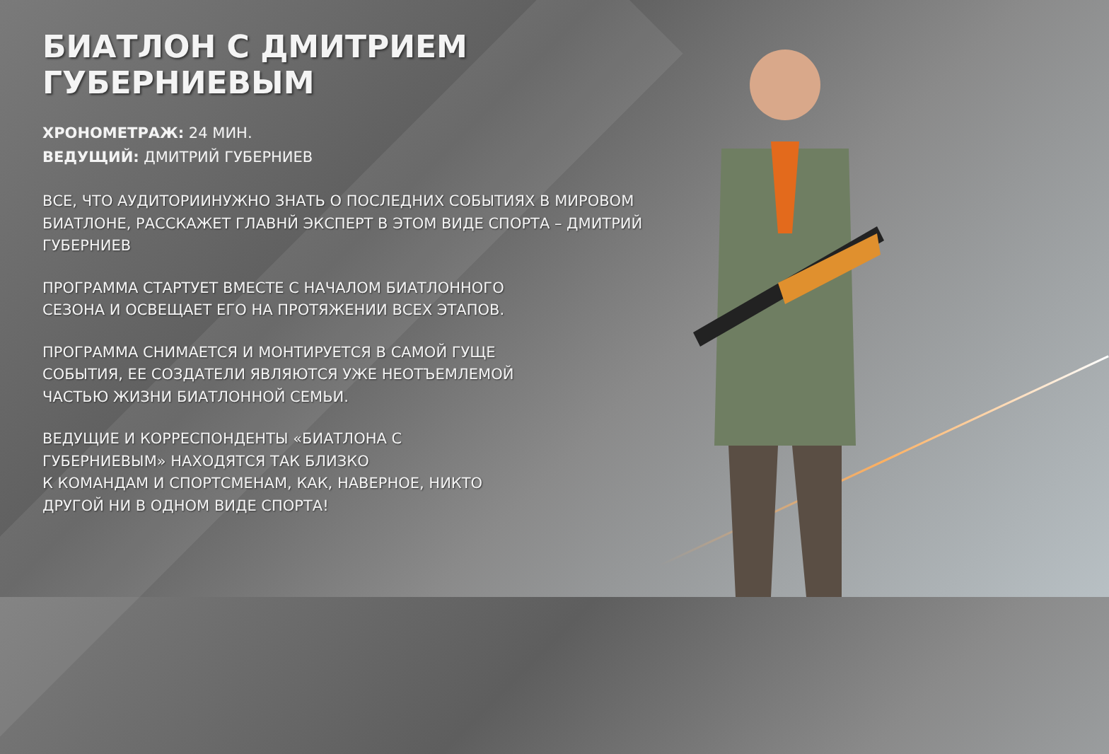БИАТЛОН С ДМИТРИЕМ ГУБЕРНИЕВЫМ
ХРОНОМЕТРАЖ: 24 МИН.
ВЕДУЩИЙ: ДМИТРИЙ ГУБЕРНИЕВ
ВСЕ, ЧТО АУДИТОРИИНУЖНО ЗНАТЬ О ПОСЛЕДНИХ СОБЫТИЯХ В МИРОВОМ БИАТЛОНЕ, РАССКАЖЕТ ГЛАВНЙ ЭКСПЕРТ В ЭТОМ ВИДЕ СПОРТА – ДМИТРИЙ ГУБЕРНИЕВ
ПРОГРАММА СТАРТУЕТ ВМЕСТЕ С НАЧАЛОМ БИАТЛОННОГО
СЕЗОНА И ОСВЕЩАЕТ ЕГО НА ПРОТЯЖЕНИИ ВСЕХ ЭТАПОВ.
ПРОГРАММА СНИМАЕТСЯ И МОНТИРУЕТСЯ В САМОЙ ГУЩЕ
СОБЫТИЯ, ЕЕ СОЗДАТЕЛИ ЯВЛЯЮТСЯ УЖЕ НЕОТЪЕМЛЕМОЙ
ЧАСТЬЮ ЖИЗНИ БИАТЛОННОЙ СЕМЬИ.
ВЕДУЩИЕ И КОРРЕСПОНДЕНТЫ «БИАТЛОНА С
ГУБЕРНИЕВЫМ» НАХОДЯТСЯ ТАК БЛИЗКО
К КОМАНДАМ И СПОРТСМЕНАМ, КАК, НАВЕРНОЕ, НИКТО
ДРУГОЙ НИ В ОДНОМ ВИДЕ СПОРТА!